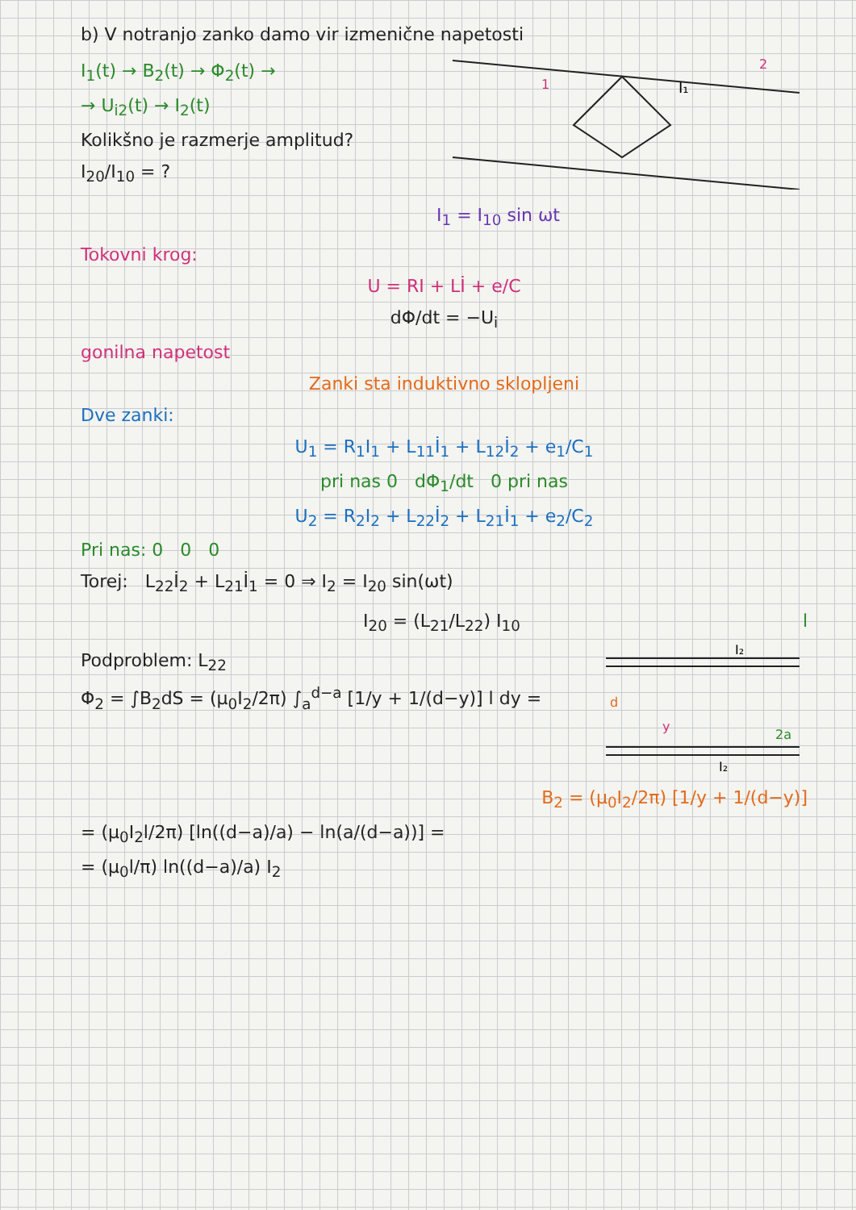b) V notranjo zanko damo vir izmenične napetosti
I<sub>1</sub>(t) → B<sub>2</sub>(t) → Φ<sub>2</sub>(t) →
→ U<sub>i2</sub>(t) → I<sub>2</sub>(t)
Kolikšno je razmerje amplitud?
I<sub>20</sub>/I<sub>10</sub> = ?
1
2
I₁
I<sub>1</sub> = I<sub>10</sub> sin ωt
Tokovni krog:
U = RI + Lİ + e/C
dΦ/dt = −U<sub>i</sub>
gonilna napetost
Zanki sta induktivno sklopljeni
Dve zanki:
U<sub>1</sub> = R<sub>1</sub>I<sub>1</sub> + L<sub>11</sub>İ<sub>1</sub> + L<sub>12</sub>İ<sub>2</sub> + e<sub>1</sub>/C<sub>1</sub>
pri nas 0 dΦ<sub>1</sub>/dt 0 pri nas
U<sub>2</sub> = R<sub>2</sub>I<sub>2</sub> + L<sub>22</sub>İ<sub>2</sub> + L<sub>21</sub>İ<sub>1</sub> + e<sub>2</sub>/C<sub>2</sub>
Pri nas: 0 0 0
Torej: L<sub>22</sub>İ<sub>2</sub> + L<sub>21</sub>İ<sub>1</sub> = 0 ⇒ I<sub>2</sub> = I<sub>20</sub> sin(ωt)
I<sub>20</sub> = (L<sub>21</sub>/L<sub>22</sub>) I<sub>10</sub> l
Podproblem: L<sub>22</sub>
Φ<sub>2</sub> = ∫B<sub>2</sub>dS = (μ<sub>0</sub>I<sub>2</sub>/2π) ∫<sub>a</sub><sup>d−a</sup> [1/y + 1/(d−y)] l dy =
I₂
I₂
d
y
2a
B<sub>2</sub> = (μ<sub>0</sub>I<sub>2</sub>/2π) [1/y + 1/(d−y)]
= (μ<sub>0</sub>I<sub>2</sub>l/2π) [ln((d−a)/a) − ln(a/(d−a))] =
= (μ<sub>0</sub>l/π) ln((d−a)/a) I<sub>2</sub>